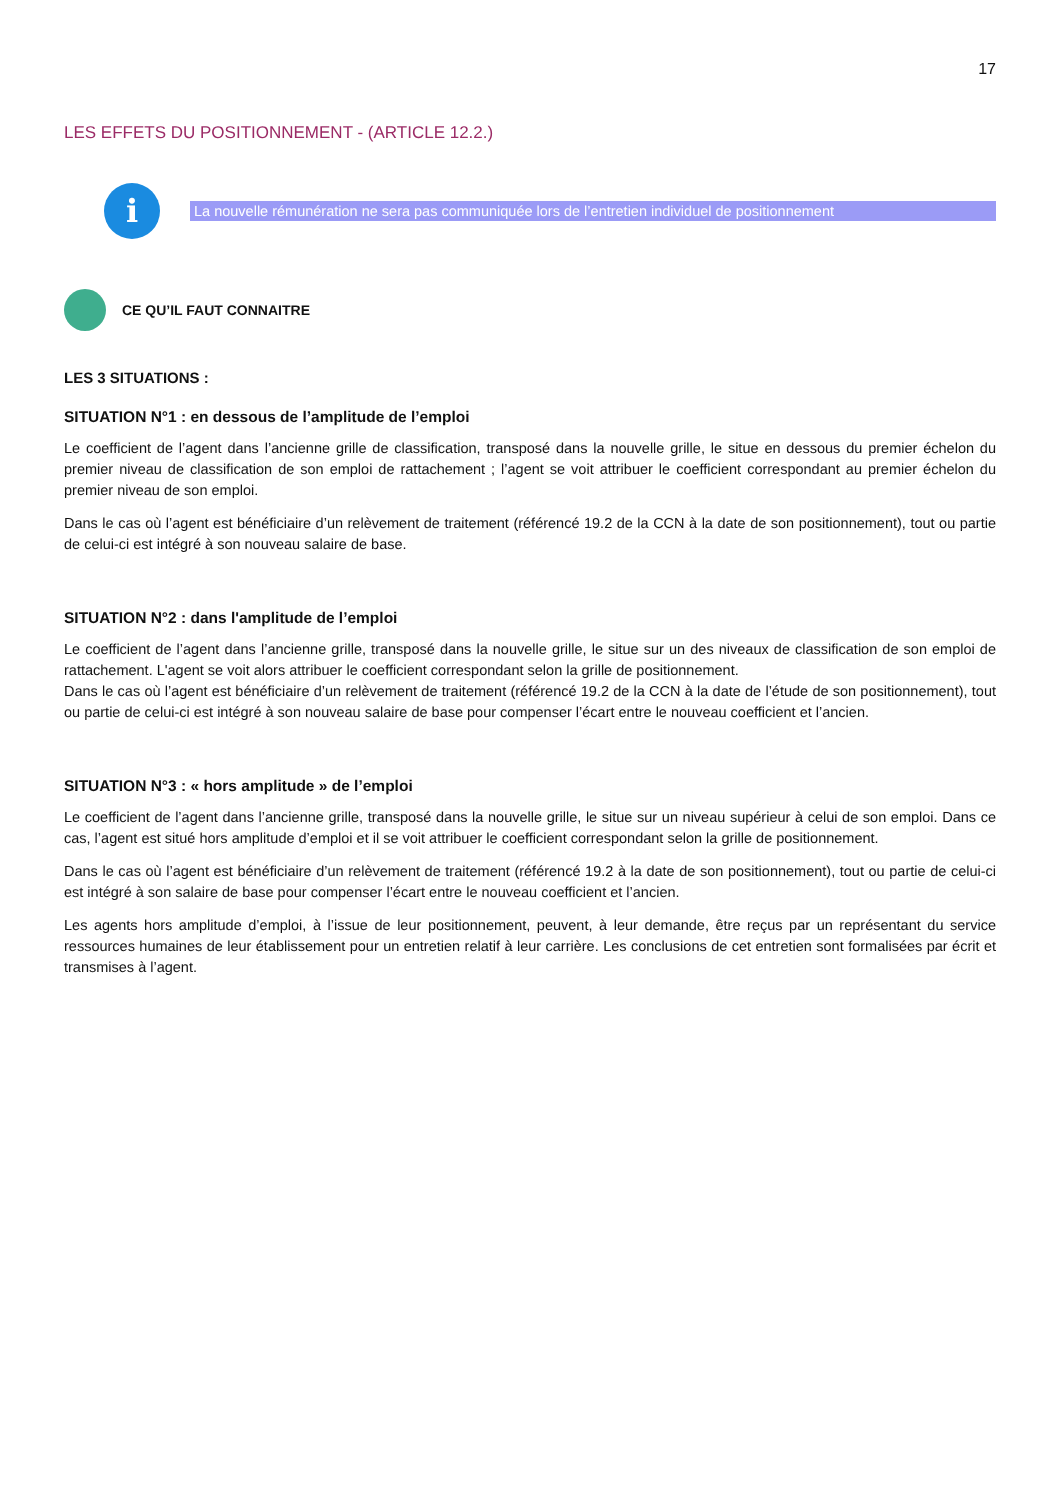17
LES EFFETS DU POSITIONNEMENT - (ARTICLE 12.2.)
i
La nouvelle rémunération ne sera pas communiquée lors de l’entretien individuel de positionnement
CE QU’IL FAUT CONNAITRE
LES 3 SITUATIONS :
SITUATION N°1 : en dessous de l’amplitude de l’emploi
Le coefficient de l’agent dans l’ancienne grille de classification, transposé dans la nouvelle grille, le situe en dessous du premier échelon du premier niveau de classification de son emploi de rattachement ; l’agent se voit attribuer le coefficient correspondant au premier échelon du premier niveau de son emploi.
Dans le cas où l’agent est bénéficiaire d’un relèvement de traitement (référencé 19.2 de la CCN à la date de son positionnement), tout ou partie de celui-ci est intégré à son nouveau salaire de base.
SITUATION N°2 : dans l'amplitude de l’emploi
Le coefficient de l’agent dans l’ancienne grille, transposé dans la nouvelle grille, le situe sur un des niveaux de classification de son emploi de rattachement. L'agent se voit alors attribuer le coefficient correspondant selon la grille de positionnement.
Dans le cas où l’agent est bénéficiaire d’un relèvement de traitement (référencé 19.2 de la CCN à la date de l’étude de son positionnement), tout ou partie de celui-ci est intégré à son nouveau salaire de base pour compenser l’écart entre le nouveau coefficient et l’ancien.
SITUATION N°3 : « hors amplitude » de l’emploi
Le coefficient de l’agent dans l’ancienne grille, transposé dans la nouvelle grille, le situe sur un niveau supérieur à celui de son emploi. Dans ce cas, l’agent est situé hors amplitude d’emploi et il se voit attribuer le coefficient correspondant selon la grille de positionnement.
Dans le cas où l’agent est bénéficiaire d’un relèvement de traitement (référencé 19.2 à la date de son positionnement), tout ou partie de celui-ci est intégré à son salaire de base pour compenser l’écart entre le nouveau coefficient et l’ancien.
Les agents hors amplitude d’emploi, à l’issue de leur positionnement, peuvent, à leur demande, être reçus par un représentant du service ressources humaines de leur établissement pour un entretien relatif à leur carrière. Les conclusions de cet entretien sont formalisées par écrit et transmises à l’agent.